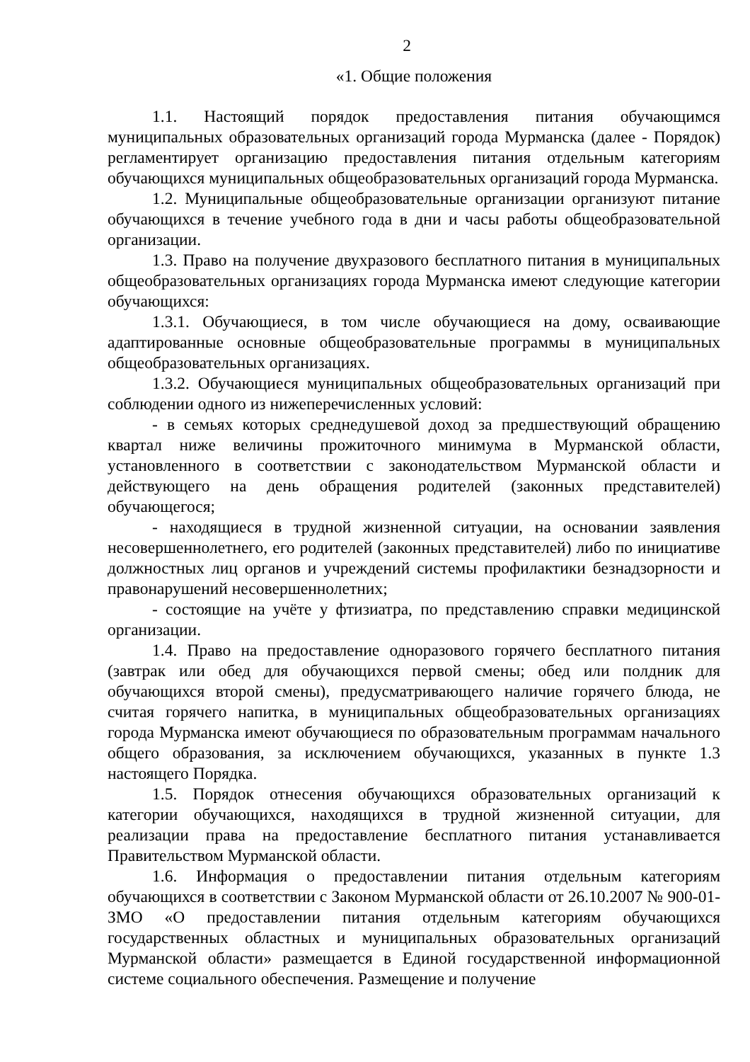2
«1. Общие положения
1.1. Настоящий порядок предоставления питания обучающимся муниципальных образовательных организаций города Мурманска (далее - Порядок) регламентирует организацию предоставления питания отдельным категориям обучающихся муниципальных общеобразовательных организаций города Мурманска.
1.2. Муниципальные общеобразовательные организации организуют питание обучающихся в течение учебного года в дни и часы работы общеобразовательной организации.
1.3. Право на получение двухразового бесплатного питания в муниципальных общеобразовательных организациях города Мурманска имеют следующие категории обучающихся:
1.3.1. Обучающиеся, в том числе обучающиеся на дому, осваивающие адаптированные основные общеобразовательные программы в муниципальных общеобразовательных организациях.
1.3.2. Обучающиеся муниципальных общеобразовательных организаций при соблюдении одного из нижеперечисленных условий:
- в семьях которых среднедушевой доход за предшествующий обращению квартал ниже величины прожиточного минимума в Мурманской области, установленного в соответствии с законодательством Мурманской области и действующего на день обращения родителей (законных представителей) обучающегося;
- находящиеся в трудной жизненной ситуации, на основании заявления несовершеннолетнего, его родителей (законных представителей) либо по инициативе должностных лиц органов и учреждений системы профилактики безнадзорности и правонарушений несовершеннолетних;
- состоящие на учёте у фтизиатра, по представлению справки медицинской организации.
1.4. Право на предоставление одноразового горячего бесплатного питания (завтрак или обед для обучающихся первой смены; обед или полдник для обучающихся второй смены), предусматривающего наличие горячего блюда, не считая горячего напитка, в муниципальных общеобразовательных организациях города Мурманска имеют обучающиеся по образовательным программам начального общего образования, за исключением обучающихся, указанных в пункте 1.3 настоящего Порядка.
1.5. Порядок отнесения обучающихся образовательных организаций к категории обучающихся, находящихся в трудной жизненной ситуации, для реализации права на предоставление бесплатного питания устанавливается Правительством Мурманской области.
1.6. Информация о предоставлении питания отдельным категориям обучающихся в соответствии с Законом Мурманской области от 26.10.2007 № 900-01-ЗМО «О предоставлении питания отдельным категориям обучающихся государственных областных и муниципальных образовательных организаций Мурманской области» размещается в Единой государственной информационной системе социального обеспечения. Размещение и получение